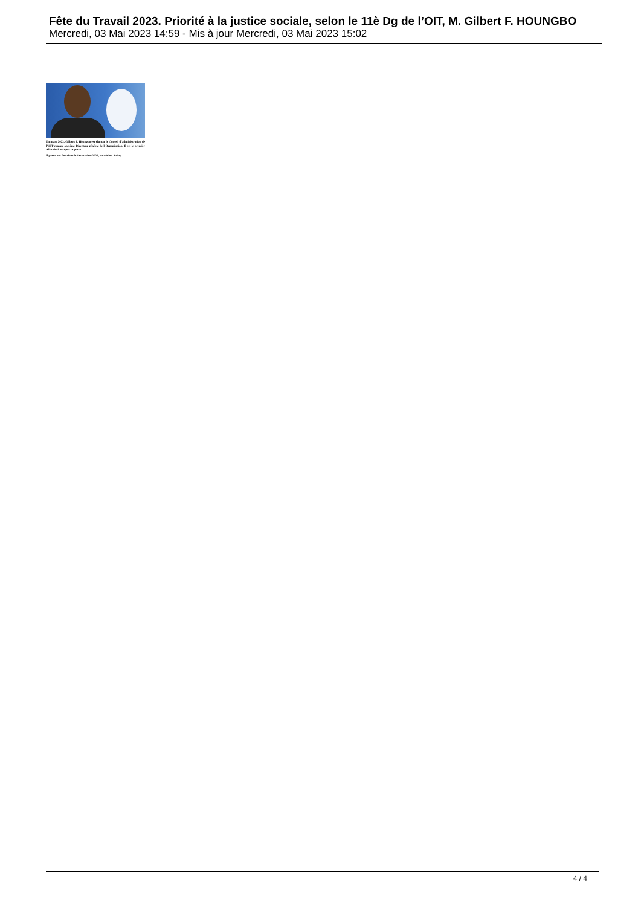Fête du Travail 2023. Priorité à la justice sociale, selon le 11è Dg de l’OIT, M. Gilbert F. HOUNGBO
Mercredi, 03 Mai 2023 14:59 - Mis à jour Mercredi, 03 Mai 2023 15:02
En mars 2022, Gilbert F. Houngbo est élu par le Conseil d’administration de l’OIT comme onzième Directeur général de l’Organisation. Il est le premier Africain à occuper ce poste.
Il prend ses fonctions le 1er octobre 2022, succédant à Guy
4 / 4